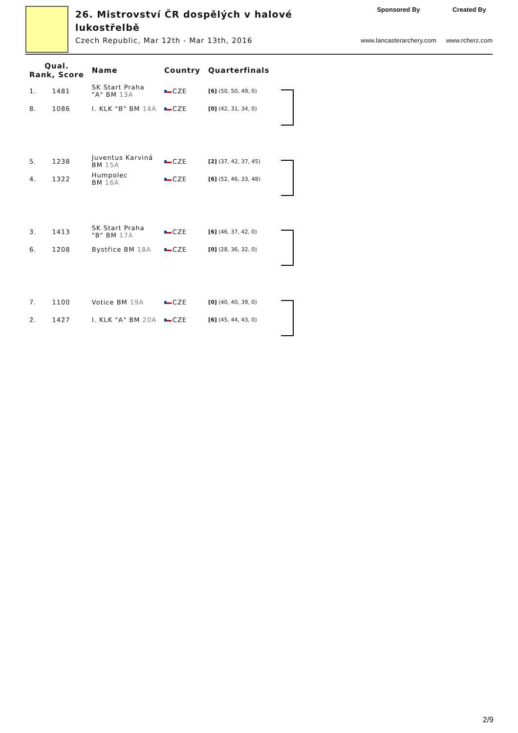26. Mistrovství ČR dospělých v halové
lukostřelbě
Czech Republic, Mar 12th - Mar 13th, 2016
Sponsored By
www.lancasterarchery.com
Created By
www.rcherz.com
| Qual. Rank, Score | | Name | Country | Quarterfinals |
| --- | --- | --- | --- | --- |
| 1. | 1481 | SK Start Praha "A" BM 13A | CZE | [6] (50, 50, 49, 0) |
| 8. | 1086 | I. KLK "B" BM 14A | CZE | [0] (42, 31, 34, 0) |
| 5. | 1238 | Juventus Karviná BM 15A | CZE | [2] (37, 42, 37, 45) |
| 4. | 1322 | Humpolec BM 16A | CZE | [6] (52, 46, 33, 48) |
| 3. | 1413 | SK Start Praha "B" BM 17A | CZE | [6] (46, 37, 42, 0) |
| 6. | 1208 | Bystřice BM 18A | CZE | [0] (28, 36, 32, 0) |
| 7. | 1100 | Votice BM 19A | CZE | [0] (40, 40, 39, 0) |
| 2. | 1427 | I. KLK "A" BM 20A | CZE | [6] (45, 44, 43, 0) |
2/9